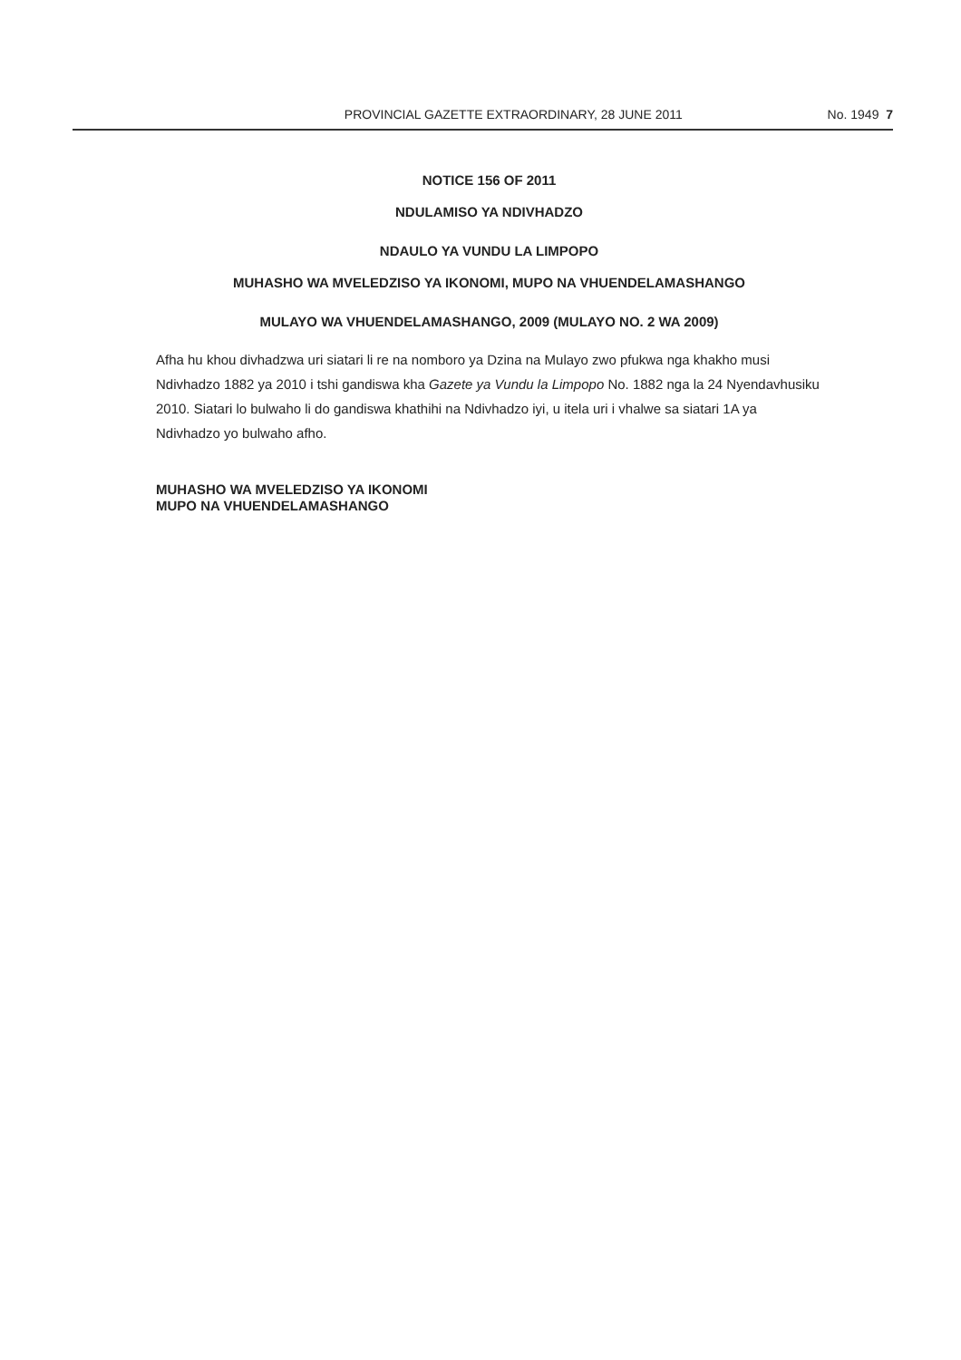PROVINCIAL GAZETTE EXTRAORDINARY, 28 JUNE 2011 No. 1949 7
NOTICE 156 OF 2011
NDULAMISO YA NDIVHADZO
NDAULO YA VUNDU LA LIMPOPO
MUHASHO WA MVELEDZISO YA IKONOMI, MUPO NA VHUENDELAMASHANGO
MULAYO WA VHUENDELAMASHANGO, 2009 (MULAYO NO. 2 WA 2009)
Afha hu khou divhadzwa uri siatari li re na nomboro ya Dzina na Mulayo zwo pfukwa nga khakho musi Ndivhadzo 1882 ya 2010 i tshi gandiswa kha Gazete ya Vundu la Limpopo No. 1882 nga la 24 Nyendavhusiku 2010. Siatari lo bulwaho li do gandiswa khathihi na Ndivhadzo iyi, u itela uri i vhalwe sa siatari 1A ya Ndivhadzo yo bulwaho afho.
MUHASHO WA MVELEDZISO YA IKONOMI
MUPO NA VHUENDELAMASHANGO